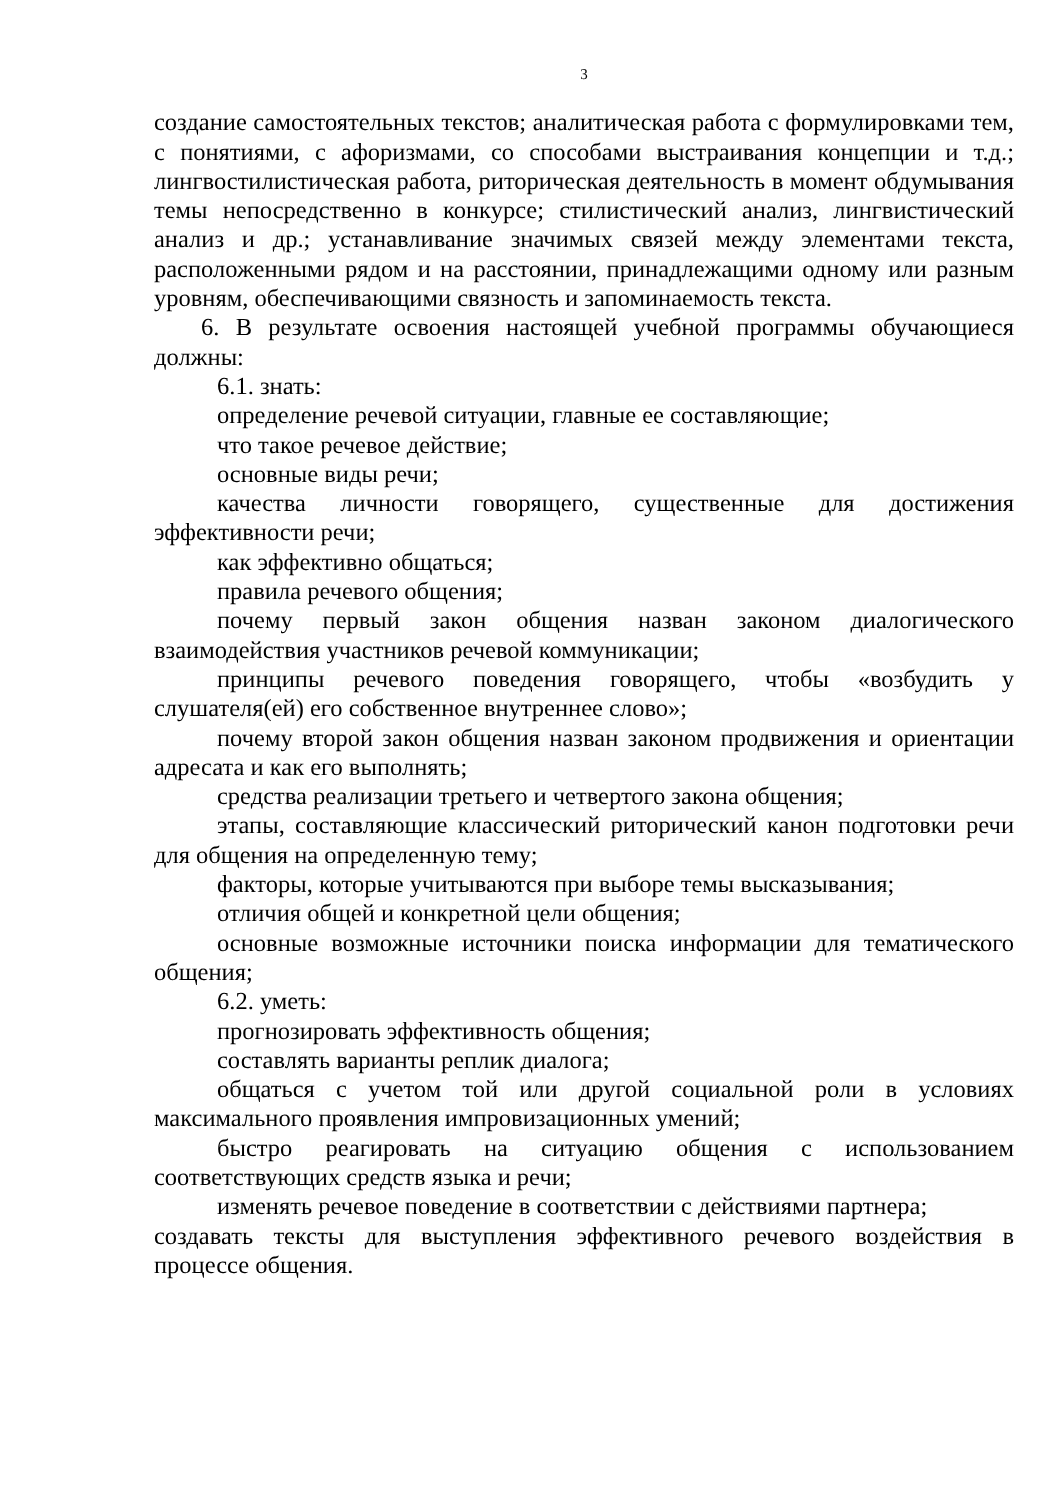3
создание самостоятельных текстов; аналитическая работа с формулировками тем, с понятиями, с афоризмами, со способами выстраивания концепции и т.д.; лингвостилистическая работа, риторическая деятельность в момент обдумывания темы непосредственно в конкурсе; стилистический анализ, лингвистический анализ и др.; устанавливание значимых связей между элементами текста, расположенными рядом и на расстоянии, принадлежащими одному или разным уровням, обеспечивающими связность и запоминаемость текста.
6. В результате освоения настоящей учебной программы обучающиеся должны:
6.1. знать:
определение речевой ситуации, главные ее составляющие;
что такое речевое действие;
основные виды речи;
качества личности говорящего, существенные для достижения эффективности речи;
как эффективно общаться;
правила речевого общения;
почему первый закон общения назван законом диалогического взаимодействия участников речевой коммуникации;
принципы речевого поведения говорящего, чтобы «возбудить у слушателя(ей) его собственное внутреннее слово»;
почему второй закон общения назван законом продвижения и ориентации адресата и как его выполнять;
средства реализации третьего и четвертого закона общения;
этапы, составляющие классический риторический канон подготовки речи для общения на определенную тему;
факторы, которые учитываются при выборе темы высказывания;
отличия общей и конкретной цели общения;
основные возможные источники поиска информации для тематического общения;
6.2. уметь:
прогнозировать эффективность общения;
составлять варианты реплик диалога;
общаться с учетом той или другой социальной роли в условиях максимального проявления импровизационных умений;
быстро реагировать на ситуацию общения с использованием соответствующих средств языка и речи;
изменять речевое поведение в соответствии с действиями партнера;
создавать тексты для выступления эффективного речевого воздействия в процессе общения.